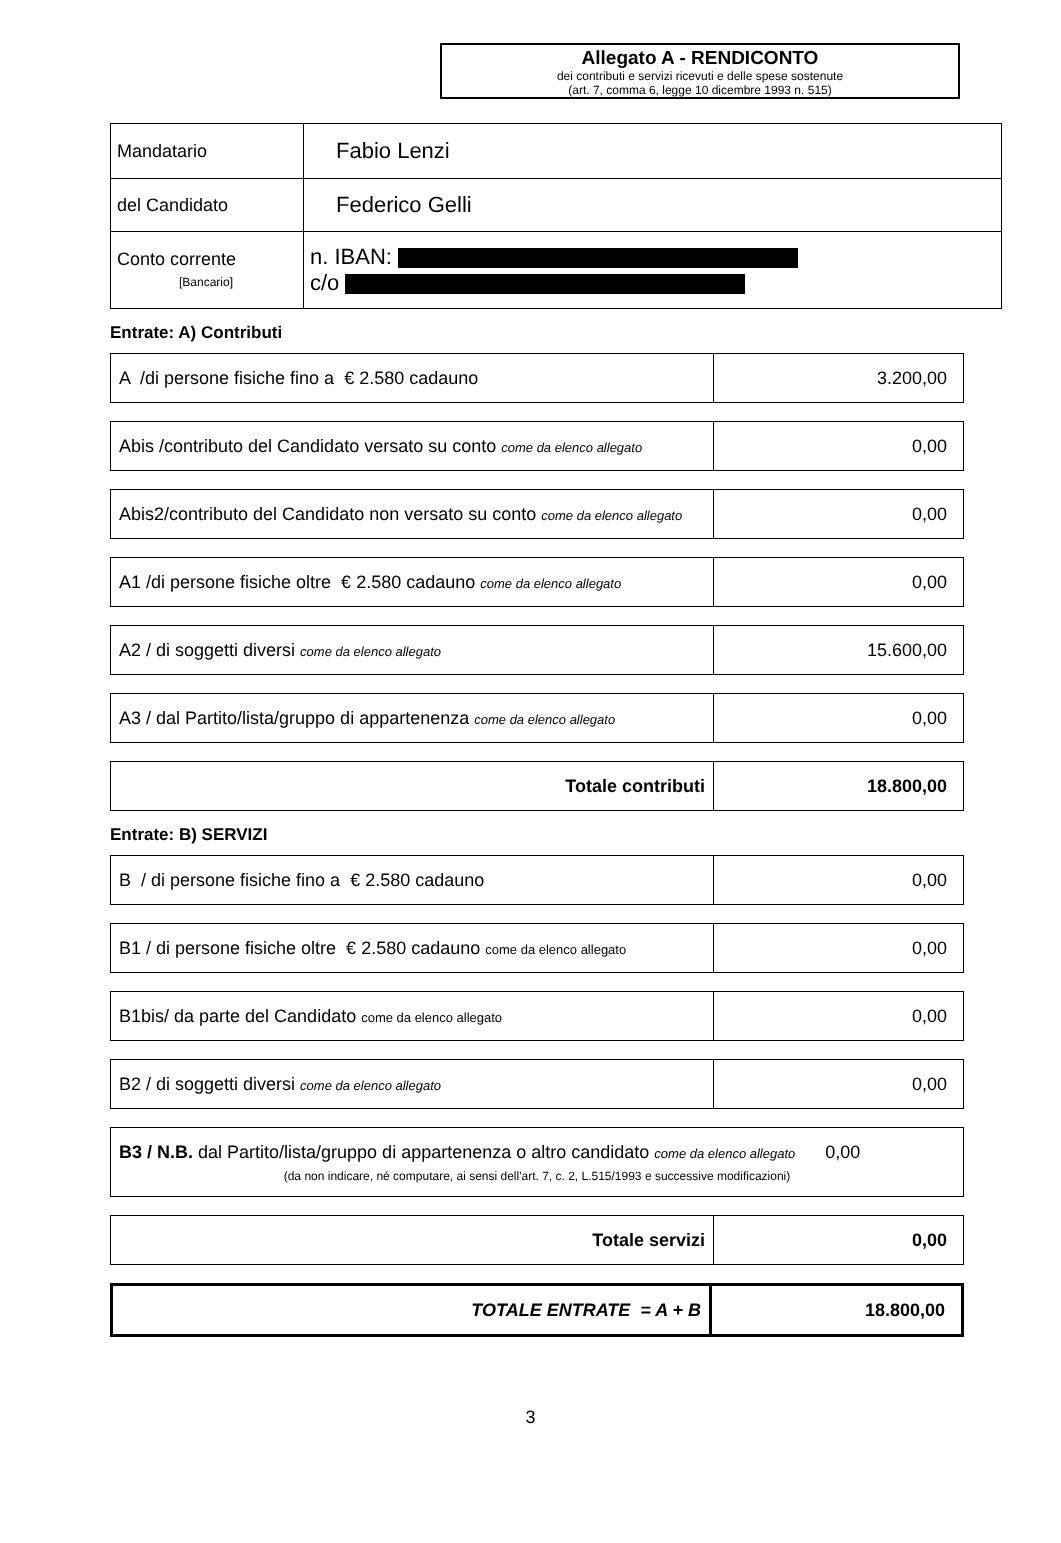Allegato A - RENDICONTO
dei contributi e servizi ricevuti e delle spese sostenute
(art. 7, comma 6, legge 10 dicembre 1993 n. 515)
| Mandatario | Fabio Lenzi |
| del Candidato | Federico Gelli |
| Conto corrente [Bancario] | n. IBAN: c/o |
Entrate: A) Contributi
| A /di persone fisiche fino a € 2.580 cadauno | 3.200,00 |
| Abis /contributo del Candidato versato su conto come da elenco allegato | 0,00 |
| Abis2/contributo del Candidato non versato su conto come da elenco allegato | 0,00 |
| A1 /di persone fisiche oltre € 2.580 cadauno come da elenco allegato | 0,00 |
| A2 / di soggetti diversi come da elenco allegato | 15.600,00 |
| A3 / dal Partito/lista/gruppo di appartenenza come da elenco allegato | 0,00 |
| Totale contributi | 18.800,00 |
Entrate: B) SERVIZI
| B / di persone fisiche fino a € 2.580 cadauno | 0,00 |
| B1 / di persone fisiche oltre € 2.580 cadauno come da elenco allegato | 0,00 |
| B1bis/ da parte del Candidato come da elenco allegato | 0,00 |
| B2 / di soggetti diversi come da elenco allegato | 0,00 |
| B3 / N.B. dal Partito/lista/gruppo di appartenenza o altro candidato come da elenco allegato 0,00 (da non indicare, né computare, ai sensi dell'art. 7, c. 2, L.515/1993 e successive modificazioni) |
| Totale servizi | 0,00 |
| TOTALE ENTRATE = A + B | 18.800,00 |
3